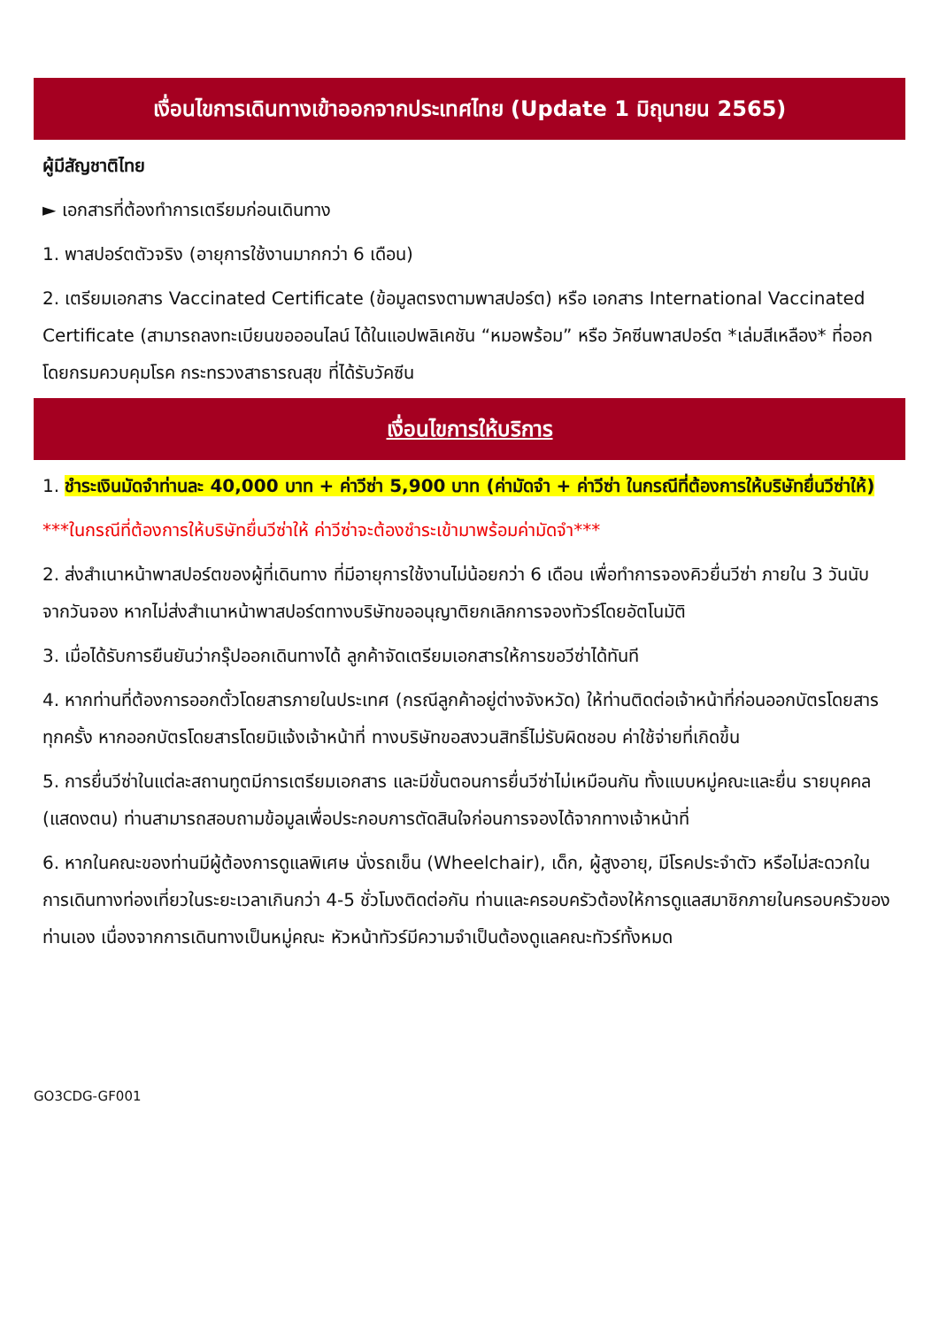เงื่อนไขการเดินทางเข้าออกจากประเทศไทย (Update 1 มิถุนายน 2565)
ผู้มีสัญชาติไทย
► เอกสารที่ต้องทำการเตรียมก่อนเดินทาง
1. พาสปอร์ตตัวจริง (อายุการใช้งานมากกว่า 6 เดือน)
2. เตรียมเอกสาร Vaccinated Certificate (ข้อมูลตรงตามพาสปอร์ต) หรือ เอกสาร International Vaccinated Certificate (สามารถลงทะเบียนขอออนไลน์ ได้ในแอปพลิเคชัน “หมอพร้อม” หรือ วัคซีนพาสปอร์ต *เล่มสีเหลือง* ที่ออกโดยกรมควบคุมโรค กระทรวงสาธารณสุข ที่ได้รับวัคซีน
เงื่อนไขการให้บริการ
1. ชำระเงินมัดจำท่านละ 40,000 บาท + ค่าวีซ่า 5,900 บาท (ค่ามัดจำ + ค่าวีซ่า ในกรณีที่ต้องการให้บริษัทยื่นวีซ่าให้)
***ในกรณีที่ต้องการให้บริษัทยื่นวีซ่าให้ ค่าวีซ่าจะต้องชำระเข้ามาพร้อมค่ามัดจำ***
2. ส่งสำเนาหน้าพาสปอร์ตของผู้ที่เดินทาง ที่มีอายุการใช้งานไม่น้อยกว่า 6 เดือน เพื่อทำการจองคิวยื่นวีซ่า ภายใน 3 วันนับจากวันจอง หากไม่ส่งสำเนาหน้าพาสปอร์ตทางบริษัทขออนุญาติยกเลิกการจองทัวร์โดยอัตโนมัติ
3. เมื่อได้รับการยืนยันว่ากรุ๊ปออกเดินทางได้ ลูกค้าจัดเตรียมเอกสารให้การขอวีซ่าได้ทันที
4. หากท่านที่ต้องการออกตั๋วโดยสารภายในประเทศ (กรณีลูกค้าอยู่ต่างจังหวัด) ให้ท่านติดต่อเจ้าหน้าที่ก่อนออกบัตรโดยสารทุกครั้ง หากออกบัตรโดยสารโดยมิแจ้งเจ้าหน้าที่ ทางบริษัทขอสงวนสิทธิ์ไม่รับผิดชอบ ค่าใช้จ่ายที่เกิดขึ้น
5. การยื่นวีซ่าในแต่ละสถานทูตมีการเตรียมเอกสาร และมีขั้นตอนการยื่นวีซ่าไม่เหมือนกัน ทั้งแบบหมู่คณะและยื่น รายบุคคล (แสดงตน) ท่านสามารถสอบถามข้อมูลเพื่อประกอบการตัดสินใจก่อนการจองได้จากทางเจ้าหน้าที่
6. หากในคณะของท่านมีผู้ต้องการดูแลพิเศษ นั่งรถเข็น (Wheelchair), เด็ก, ผู้สูงอายุ, มีโรคประจำตัว หรือไม่สะดวกใน การเดินทางท่องเที่ยวในระยะเวลาเกินกว่า 4-5 ชั่วโมงติดต่อกัน ท่านและครอบครัวต้องให้การดูแลสมาชิกภายในครอบครัวของท่านเอง เนื่องจากการเดินทางเป็นหมู่คณะ หัวหน้าทัวร์มีความจำเป็นต้องดูแลคณะทัวร์ทั้งหมด
GO3CDG-GF001